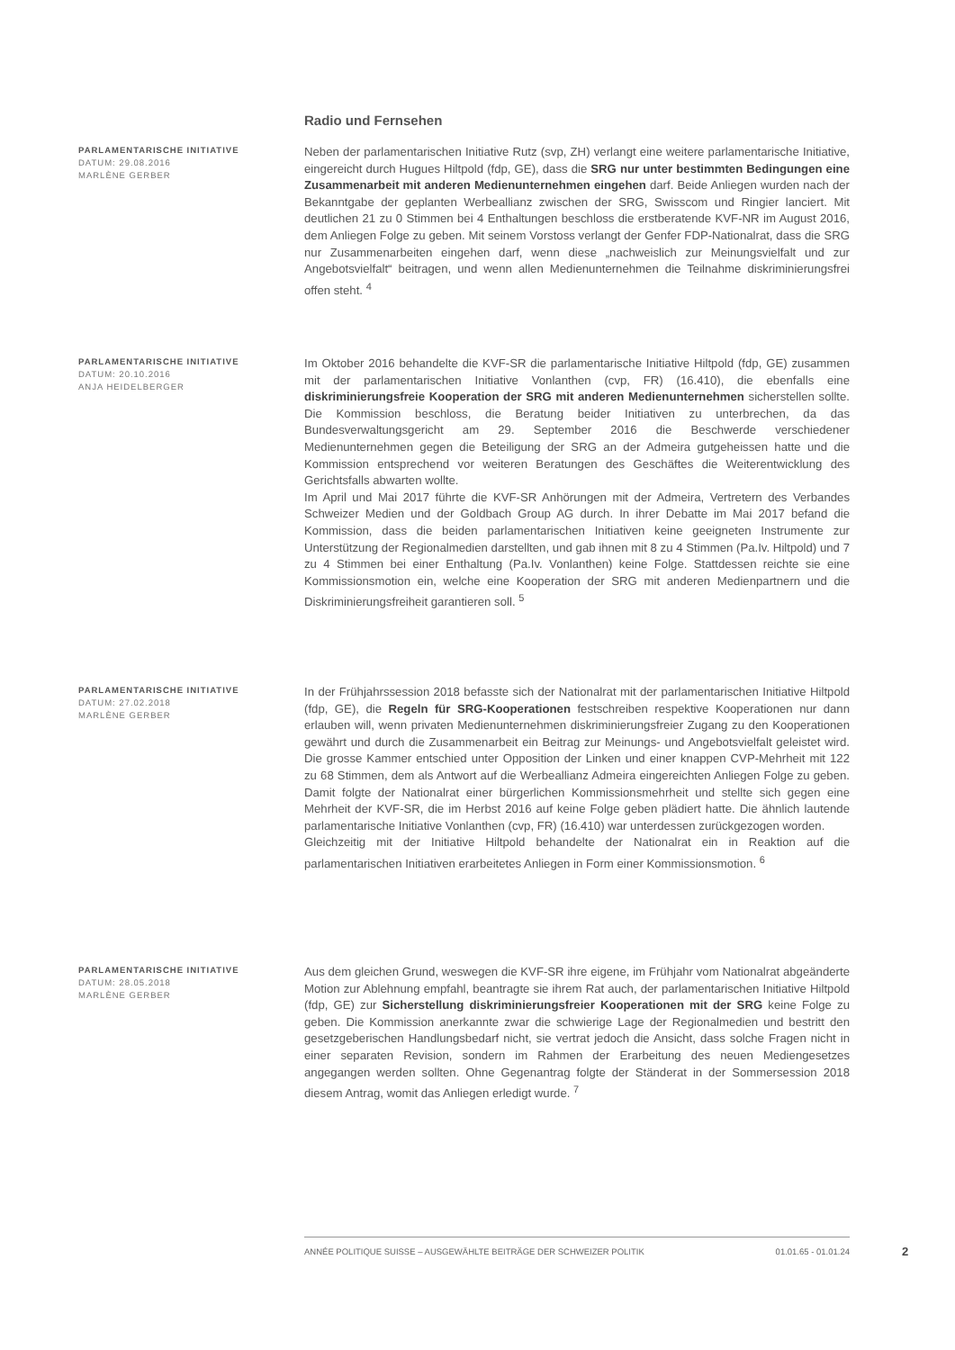Radio und Fernsehen
PARLAMENTARISCHE INITIATIVE
DATUM: 29.08.2016
MARLÈNE GERBER
Neben der parlamentarischen Initiative Rutz (svp, ZH) verlangt eine weitere parlamentarische Initiative, eingereicht durch Hugues Hiltpold (fdp, GE), dass die SRG nur unter bestimmten Bedingungen eine Zusammenarbeit mit anderen Medienunternehmen eingehen darf. Beide Anliegen wurden nach der Bekanntgabe der geplanten Werbeallianz zwischen der SRG, Swisscom und Ringier lanciert. Mit deutlichen 21 zu 0 Stimmen bei 4 Enthaltungen beschloss die erstberatende KVF-NR im August 2016, dem Anliegen Folge zu geben. Mit seinem Vorstoss verlangt der Genfer FDP-Nationalrat, dass die SRG nur Zusammenarbeiten eingehen darf, wenn diese „nachweislich zur Meinungsvielfalt und zur Angebotsvielfalt“ beitragen, und wenn allen Medienunternehmen die Teilnahme diskriminierungsfrei offen steht. <sup>4</sup>
PARLAMENTARISCHE INITIATIVE
DATUM: 20.10.2016
ANJA HEIDELBERGER
Im Oktober 2016 behandelte die KVF-SR die parlamentarische Initiative Hiltpold (fdp, GE) zusammen mit der parlamentarischen Initiative Vonlanthen (cvp, FR) (16.410), die ebenfalls eine diskriminierungsfreie Kooperation der SRG mit anderen Medienunternehmen sicherstellen sollte. Die Kommission beschloss, die Beratung beider Initiativen zu unterbrechen, da das Bundesverwaltungsgericht am 29. September 2016 die Beschwerde verschiedener Medienunternehmen gegen die Beteiligung der SRG an der Admeira gutgeheissen hatte und die Kommission entsprechend vor weiteren Beratungen des Geschäftes die Weiterentwicklung des Gerichtsfalls abwarten wollte.
Im April und Mai 2017 führte die KVF-SR Anhörungen mit der Admeira, Vertretern des Verbandes Schweizer Medien und der Goldbach Group AG durch. In ihrer Debatte im Mai 2017 befand die Kommission, dass die beiden parlamentarischen Initiativen keine geeigneten Instrumente zur Unterstützung der Regionalmedien darstellten, und gab ihnen mit 8 zu 4 Stimmen (Pa.Iv. Hiltpold) und 7 zu 4 Stimmen bei einer Enthaltung (Pa.Iv. Vonlanthen) keine Folge. Stattdessen reichte sie eine Kommissionsmotion ein, welche eine Kooperation der SRG mit anderen Medienpartnern und die Diskriminierungsfreiheit garantieren soll. <sup>5</sup>
PARLAMENTARISCHE INITIATIVE
DATUM: 27.02.2018
MARLÈNE GERBER
In der Frühjahrssession 2018 befasste sich der Nationalrat mit der parlamentarischen Initiative Hiltpold (fdp, GE), die Regeln für SRG-Kooperationen festschreiben respektive Kooperationen nur dann erlauben will, wenn privaten Medienunternehmen diskriminierungsfreier Zugang zu den Kooperationen gewährt und durch die Zusammenarbeit ein Beitrag zur Meinungs- und Angebotsvielfalt geleistet wird. Die grosse Kammer entschied unter Opposition der Linken und einer knappen CVP-Mehrheit mit 122 zu 68 Stimmen, dem als Antwort auf die Werbeallianz Admeira eingereichten Anliegen Folge zu geben. Damit folgte der Nationalrat einer bürgerlichen Kommissionsmehrheit und stellte sich gegen eine Mehrheit der KVF-SR, die im Herbst 2016 auf keine Folge geben plädiert hatte. Die ähnlich lautende parlamentarische Initiative Vonlanthen (cvp, FR) (16.410) war unterdessen zurückgezogen worden.
Gleichzeitig mit der Initiative Hiltpold behandelte der Nationalrat ein in Reaktion auf die parlamentarischen Initiativen erarbeitetes Anliegen in Form einer Kommissionsmotion. <sup>6</sup>
PARLAMENTARISCHE INITIATIVE
DATUM: 28.05.2018
MARLÈNE GERBER
Aus dem gleichen Grund, weswegen die KVF-SR ihre eigene, im Frühjahr vom Nationalrat abgeänderte Motion zur Ablehnung empfahl, beantragte sie ihrem Rat auch, der parlamentarischen Initiative Hiltpold (fdp, GE) zur Sicherstellung diskriminierungsfreier Kooperationen mit der SRG keine Folge zu geben. Die Kommission anerkannte zwar die schwierige Lage der Regionalmedien und bestritt den gesetzgeberischen Handlungsbedarf nicht, sie vertrat jedoch die Ansicht, dass solche Fragen nicht in einer separaten Revision, sondern im Rahmen der Erarbeitung des neuen Mediengesetzes angegangen werden sollten. Ohne Gegenantrag folgte der Ständerat in der Sommersession 2018 diesem Antrag, womit das Anliegen erledigt wurde. <sup>7</sup>
ANNÉE POLITIQUE SUISSE – AUSGEWÄHLTE BEITRÄGE DER SCHWEIZER POLITIK 01.01.65 - 01.01.24
2